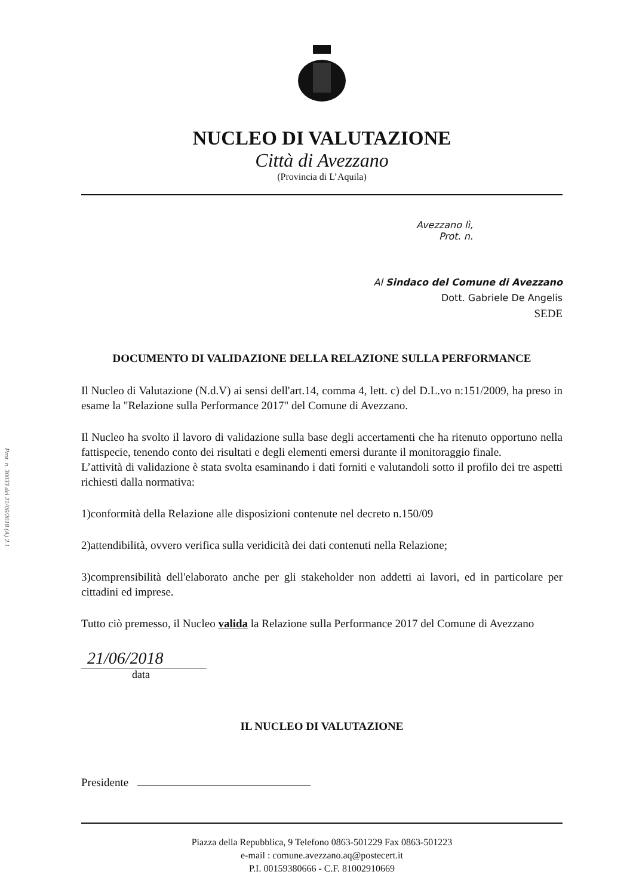Prot. n. 30033 del 21/06/2018 (A) 2.1
NUCLEO DI VALUTAZIONE
Città di Avezzano
(Provincia di L’Aquila)
Avezzano lì,
Prot. n.
Al Sindaco del Comune di Avezzano
Dott. Gabriele De Angelis
SEDE
DOCUMENTO DI VALIDAZIONE DELLA RELAZIONE SULLA PERFORMANCE
Il Nucleo di Valutazione (N.d.V) ai sensi dell'art.14, comma 4, lett. c) del D.L.vo n:151/2009, ha preso in esame la "Relazione sulla Performance 2017" del Comune di Avezzano.
Il Nucleo ha svolto il lavoro di validazione sulla base degli accertamenti che ha ritenuto opportuno nella fattispecie, tenendo conto dei risultati e degli elementi emersi durante il monitoraggio finale.
L’attività di validazione è stata svolta esaminando i dati forniti e valutandoli sotto il profilo dei tre aspetti richiesti dalla normativa:
1)conformità della Relazione alle disposizioni contenute nel decreto n.150/09
2)attendibilità, ovvero verifica sulla veridicità dei dati contenuti nella Relazione;
3)comprensibilità dell'elaborato anche per gli stakeholder non addetti ai lavori, ed in particolare per cittadini ed imprese.
Tutto ciò premesso, il Nucleo valida la Relazione sulla Performance 2017 del Comune di Avezzano
21/06/2018
data
IL NUCLEO DI VALUTAZIONE
Presidente
Piazza della Repubblica, 9 Telefono 0863-501229 Fax 0863-501223
e-mail : comune.avezzano.aq@postecert.it
P.I. 00159380666 - C.F. 81002910669